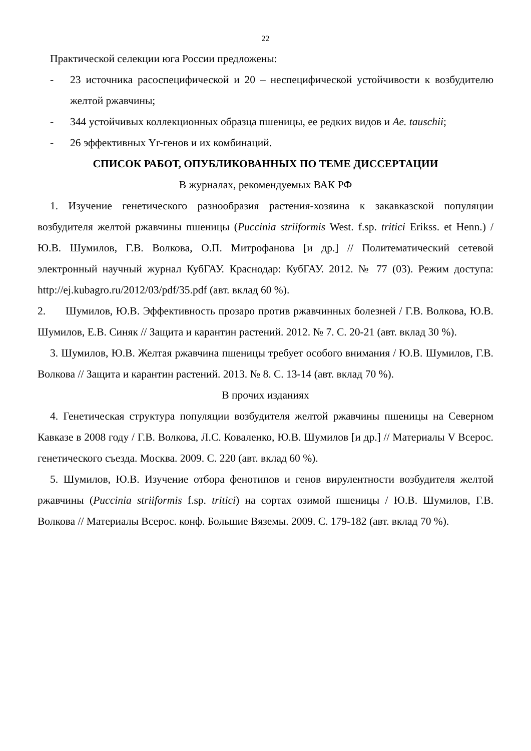22
Практической селекции юга России предложены:
- 23 источника расоспецифической и 20 – неспецифической устойчивости к возбудителю желтой ржавчины;
- 344 устойчивых коллекционных образца пшеницы, ее редких видов и Ae. tauschii;
- 26 эффективных Yr-генов и их комбинаций.
СПИСОК РАБОТ, ОПУБЛИКОВАННЫХ ПО ТЕМЕ ДИССЕРТАЦИИ
В журналах, рекомендуемых ВАК РФ
1. Изучение генетического разнообразия растения-хозяина к закавказской популяции возбудителя желтой ржавчины пшеницы (Puccinia striiformis West. f.sp. tritici Erikss. et Henn.) / Ю.В. Шумилов, Г.В. Волкова, О.П. Митрофанова [и др.] // Политематический сетевой электронный научный журнал КубГАУ. Краснодар: КубГАУ. 2012. № 77 (03). Режим доступа: http://ej.kubagro.ru/2012/03/pdf/35.pdf (авт. вклад 60 %).
2. Шумилов, Ю.В. Эффективность прозаро против ржавчинных болезней / Г.В. Волкова, Ю.В. Шумилов, Е.В. Синяк // Защита и карантин растений. 2012. № 7. С. 20-21 (авт. вклад 30 %).
3. Шумилов, Ю.В. Желтая ржавчина пшеницы требует особого внимания / Ю.В. Шумилов, Г.В. Волкова // Защита и карантин растений. 2013. № 8. С. 13-14 (авт. вклад 70 %).
В прочих изданиях
4. Генетическая структура популяции возбудителя желтой ржавчины пшеницы на Северном Кавказе в 2008 году / Г.В. Волкова, Л.С. Коваленко, Ю.В. Шумилов [и др.] // Материалы V Всерос. генетического съезда. Москва. 2009. С. 220 (авт. вклад 60 %).
5. Шумилов, Ю.В. Изучение отбора фенотипов и генов вирулентности возбудителя желтой ржавчины (Puccinia striiformis f.sp. tritici) на сортах озимой пшеницы / Ю.В. Шумилов, Г.В. Волкова // Материалы Всерос. конф. Большие Вяземы. 2009. С. 179-182 (авт. вклад 70 %).